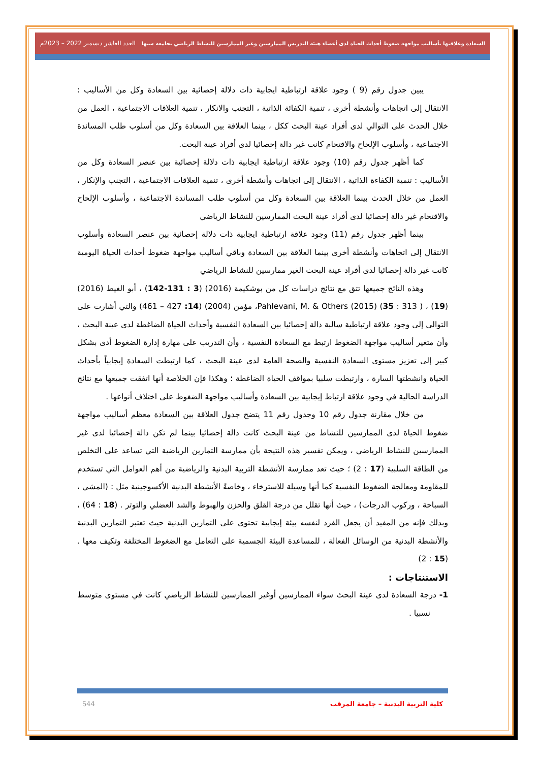السعادة وعلاقتها بأساليب مواجهة ضغوط أحداث الحياة لدى أعضاء هيئة التدريس الممارسين وغير الممارسين للنشاط الرياضي بجامعة سبها العدد العاشر ديسمبر 2022 – 2023م
يبين جدول رقم (9 ) وجود علاقة ارتباطية ايجابية ذات دلالة إحصائية بين السعادة وكل من الأساليب : الانتقال إلى اتجاهات وأنشطة أخرى ، تنمية الكفائة الذاتية ، التجنب والانكار ، تنمية العلاقات الاجتماعية ، العمل من خلال الحدث على التوالي لدى أفراد عينة البحث ككل ، بينما العلاقة بين السعادة وكل من أسلوب طلب المساندة الاجتماعية ، وأسلوب الإلحاح والاقتحام كانت غير دالة إحصائيا لدى أفراد عينة البحث.
كما أظهر جدول رقم (10) وجود علاقة ارتباطية ايجابية ذات دلالة إحصائية بين عنصر السعادة وكل من الأساليب : تنمية الكفاءة الذاتية ، الانتقال إلى اتجاهات وأنشطة أخرى ، تنمية العلاقات الاجتماعية ، التجنب والإنكار ، العمل من خلال الحدث بينما العلاقة بين السعادة وكل من أسلوب طلب المساندة الاجتماعية ، وأسلوب الإلحاح والاقتحام غير دالة إحصائيا لدى أفراد عينة البحث الممارسين للنشاط الرياضي
بينما أظهر جدول رقم (11) وجود علاقة ارتباطية ايجابية ذات دلالة إحصائية بين عنصر السعادة وأسلوب الانتقال إلى اتجاهات وأنشطة أخرى بينما العلاقة بين السعادة وباقي أساليب مواجهة ضغوط أحداث الحياة اليومية كانت غير دالة إحصائيا لدى أفراد عينة البحث الغير ممارسين للنشاط الرياضي
وهذه النائج جميعها تتق مع نتائج دراسات كل من بوشكيمة (2016) (3 : 131-142) ، أبو الغيط (2016) (19) ، Pahlevani, M. & Others (2015) (35 : 313 )، مؤمن (2004) (14: 427 – 461) والتي أشارت على التوالي إلى وجود علاقة ارتباطية سالبة دالة إحصائيا بين السعادة النفسية وأحداث الحياة الضاغطة لدى عينة البحث ، وأن متغير أساليب مواجهة الضغوط ارتبط مع السعادة النفسية ، وأن التدريب على مهارة إدارة الضغوط أدى بشكل كبير إلى تعزيز مستوى السعادة النفسية والصحة العامة لدى عينة البحث ، كما ارتبطت السعادة إيجابياً بأحداث الحياة وانشطتها السارة ، وارتبطت سلبيا بمواقف الحياة الضاغطة ؛ وهكذا فإن الخلاصة أنها اتفقت جميعها مع نتائج الدراسة الحالية في وجود علاقة ارتباط إيجابية بين السعادة وأساليب مواجهة الضغوط على اختلاف أنواعها .
من خلال مقارنة جدول رقم 10 وجدول رقم 11 يتضح جدول العلاقة بين السعادة معظم أساليب مواجهة ضغوط الحياة لدى الممارسين للنشاط من عينة البحث كانت دالة إحصائيا بينما لم تكن دالة إحصائيا لدى غير الممارسين للنشاط الرياضي ، ويمكن تفسير هذه النتيجة بأن ممارسة التمارين الرياضية التي تساعد علي التخلص من الطاقة السلبية (17 : 2) ؛ حيث تعد ممارسة الأنشطة التربية البدنية والرياضية من أهم العوامل التي تستخدم للمقاومة ومعالجة الضغوط النفسية كما أنها وسيلة للاسترخاء ، وخاصةً الأنشطة البدنية الأكسوجينية مثل : (المشي ، السباحة ، وركوب الدرجات) ، حيث أنها تقلل من درجة القلق والحزن والهبوط والشد العضلي والتوتر . (18 : 64) ، وبذلك فإنه من المفيد أن يجعل الفرد لنفسه بيئة إيجابية تحتوى على التمارين البدنية حيث تعتبر التمارين البدنية والأنشطة البدنية من الوسائل الفعالة ، للمساعدة البيئة الجسمية على التعامل مع الضغوط المختلفة وتكيف معها . (15 : 2)
الاستنتاجات :
1- درجة السعادة لدى عينة البحث سواء الممارسين أوغير الممارسين للنشاط الرياضي كانت في مستوى متوسط نسبيا .
كلية التربية البدنية – جامعة المرقب 544